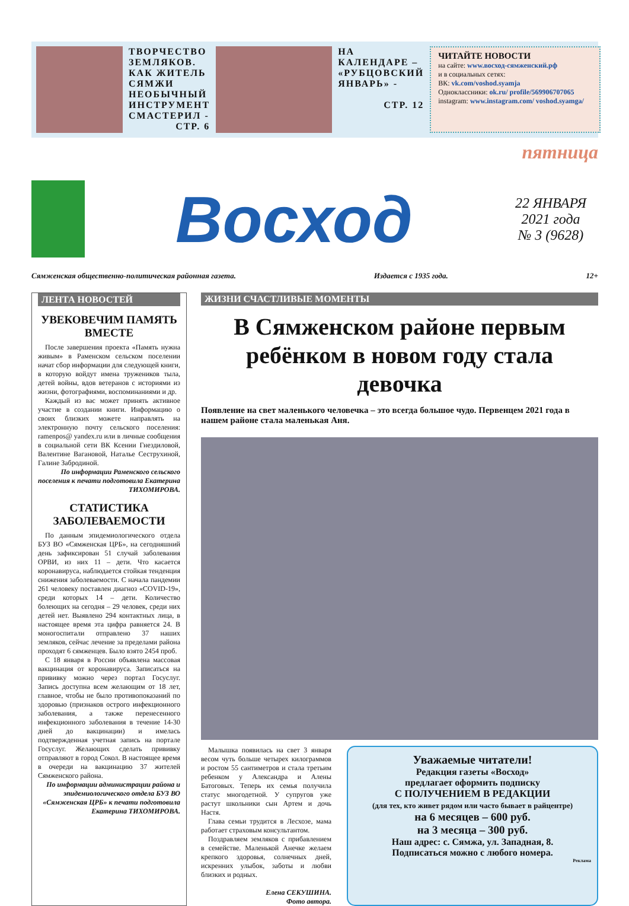ТВОРЧЕСТВО ЗЕМЛЯКОВ. КАК ЖИТЕЛЬ СЯМЖИ НЕОБЫЧНЫЙ ИНСТРУМЕНТ СМАСТЕРИЛ -
СТР. 6
НА КАЛЕНДАРЕ – «РУБЦОВСКИЙ ЯНВАРЬ» -
СТР. 12
ЧИТАЙТЕ НОВОСТИ
на сайте: www.восход-сямженский.рф
и в социальных сетях:
ВК: vk.com/voshod.syamja
Одноклассники: ok.ru/ profile/569906707065
instagram: www.instagram.com/ voshod.syamga/
пятница
Восход
22 ЯНВАРЯ
2021 года
№ 3 (9628)
Сямженская общественно-политическая районная газета. Издается с 1935 года. 12+
ЛЕНТА НОВОСТЕЙ
УВЕКОВЕЧИМ ПАМЯТЬ ВМЕСТЕ
После завершения проекта «Память нужна живым» в Раменском сельском поселении начат сбор информации для следующей книги, в которую войдут имена тружеников тыла, детей войны, вдов ветеранов с историями из жизни, фотографиями, воспоминаниями и др.
Каждый из вас может принять активное участие в создании книги. Информацию о своих близких можете направлять на электронную почту сельского поселения: ramenpos@ yandex.ru или в личные сообщения в социальной сети ВК Ксении Гнездиловой, Валентине Вагановой, Наталье Сеструхиной, Галине Забродиной.
По информации Раменского сельского поселения к печати подготовила Екатерина ТИХОМИРОВА.
СТАТИСТИКА ЗАБОЛЕВАЕМОСТИ
По данным эпидемиологического отдела БУЗ ВО «Сямженская ЦРБ», на сегодняшний день зафиксирован 51 случай заболевания ОРВИ, из них 11 – дети. Что касается коронавируса, наблюдается стойкая тенденция снижения заболеваемости. С начала пандемии 261 человеку поставлен диагноз «COVID-19», среди которых 14 – дети. Количество болеющих на сегодня – 29 человек, среди них детей нет. Выявлено 294 контактных лица, в настоящее время эта цифра равняется 24. В моногоспитали отправлено 37 наших земляков, сейчас лечение за пределами района проходят 6 сямженцев. Было взято 2454 проб.
С 18 января в России объявлена массовая вакцинация от коронавируса. Записаться на прививку можно через портал Госуслуг. Запись доступна всем желающим от 18 лет, главное, чтобы не было противопоказаний по здоровью (признаков острого инфекционного заболевания, а также перенесенного инфекционного заболевания в течение 14-30 дней до вакцинации) и имелась подтвержденная учетная запись на портале Госуслуг. Желающих сделать прививку отправляют в город Сокол. В настоящее время в очереди на вакцинацию 37 жителей Сямженского района.
По информации администрации района и эпидемиологического отдела БУЗ ВО «Сямженская ЦРБ» к печати подготовила Екатерина ТИХОМИРОВА.
ЖИЗНИ СЧАСТЛИВЫЕ МОМЕНТЫ
В Сямженском районе первым ребёнком в новом году стала девочка
Появление на свет маленького человечка – это всегда большое чудо. Первенцем 2021 года в нашем районе стала маленькая Аня.
Малышка появилась на свет 3 января весом чуть больше четырех килограммов и ростом 55 сантиметров и стала третьим ребенком у Александра и Алены Батоговых. Теперь их семья получила статус многодетной. У супругов уже растут школьники сын Артем и дочь Настя.
Глава семьи трудится в Лесхозе, мама работает страховым консультантом.
Поздравляем земляков с прибавлением в семействе. Маленькой Анечке желаем крепкого здоровья, солнечных дней, искренних улыбок, заботы и любви близких и родных.
Елена СЕКУШИНА.
Фото автора.
Уважаемые читатели!
Редакция газеты «Восход»
предлагает оформить подписку
С ПОЛУЧЕНИЕМ В РЕДАКЦИИ
(для тех, кто живет рядом или часто бывает в райцентре)
на 6 месяцев – 600 руб.
на 3 месяца – 300 руб.
Наш адрес: с. Сямжа, ул. Западная, 8.
Подписаться можно с любого номера.
Реклама